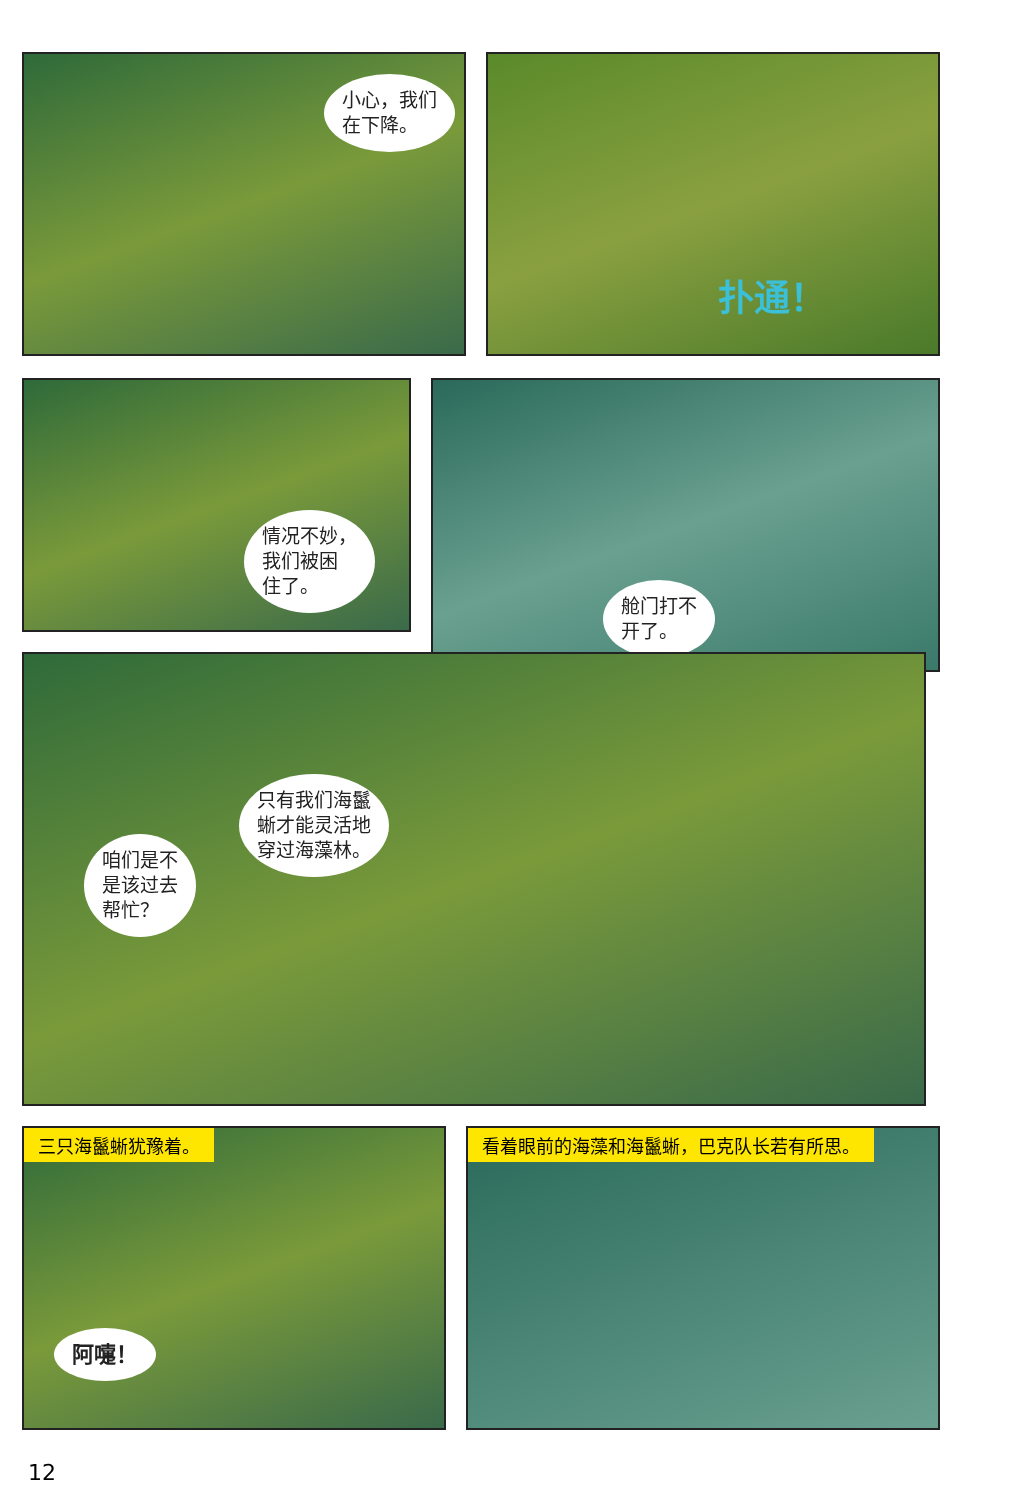小心，我们
在下降。
扑通！
情况不妙，
我们被困
住了。
舱门打不
开了。
咱们是不
是该过去
帮忙？
只有我们海鬣
蜥才能灵活地
穿过海藻林。
三只海鬣蜥犹豫着。
阿嚏！
看着眼前的海藻和海鬣蜥，巴克队长若有所思。
12